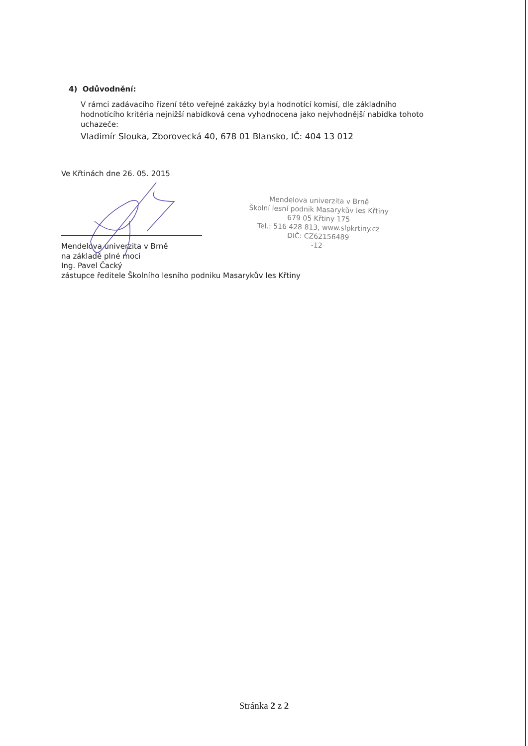4) Odůvodnění:
V rámci zadávacího řízení této veřejné zakázky byla hodnotící komisí, dle základního hodnotícího kritéria nejnižší nabídková cena vyhodnocena jako nejvhodnější nabídka tohoto uchazeče:
Vladimír Slouka, Zborovecká 40, 678 01 Blansko, IČ: 404 13 012
Ve Křtinách dne 26. 05. 2015
Mendelova univerzita v Brně
na základě plné moci
Ing. Pavel Čacký
zástupce ředitele Školního lesního podniku Masarykův les Křtiny
Mendelova univerzita v Brně
Školní lesní podnik Masarykův les Křtiny
679 05 Křtiny 175
Tel.: 516 428 813, www.slpkrtiny.cz
DIČ: CZ62156489
-12-
Stránka 2 z 2